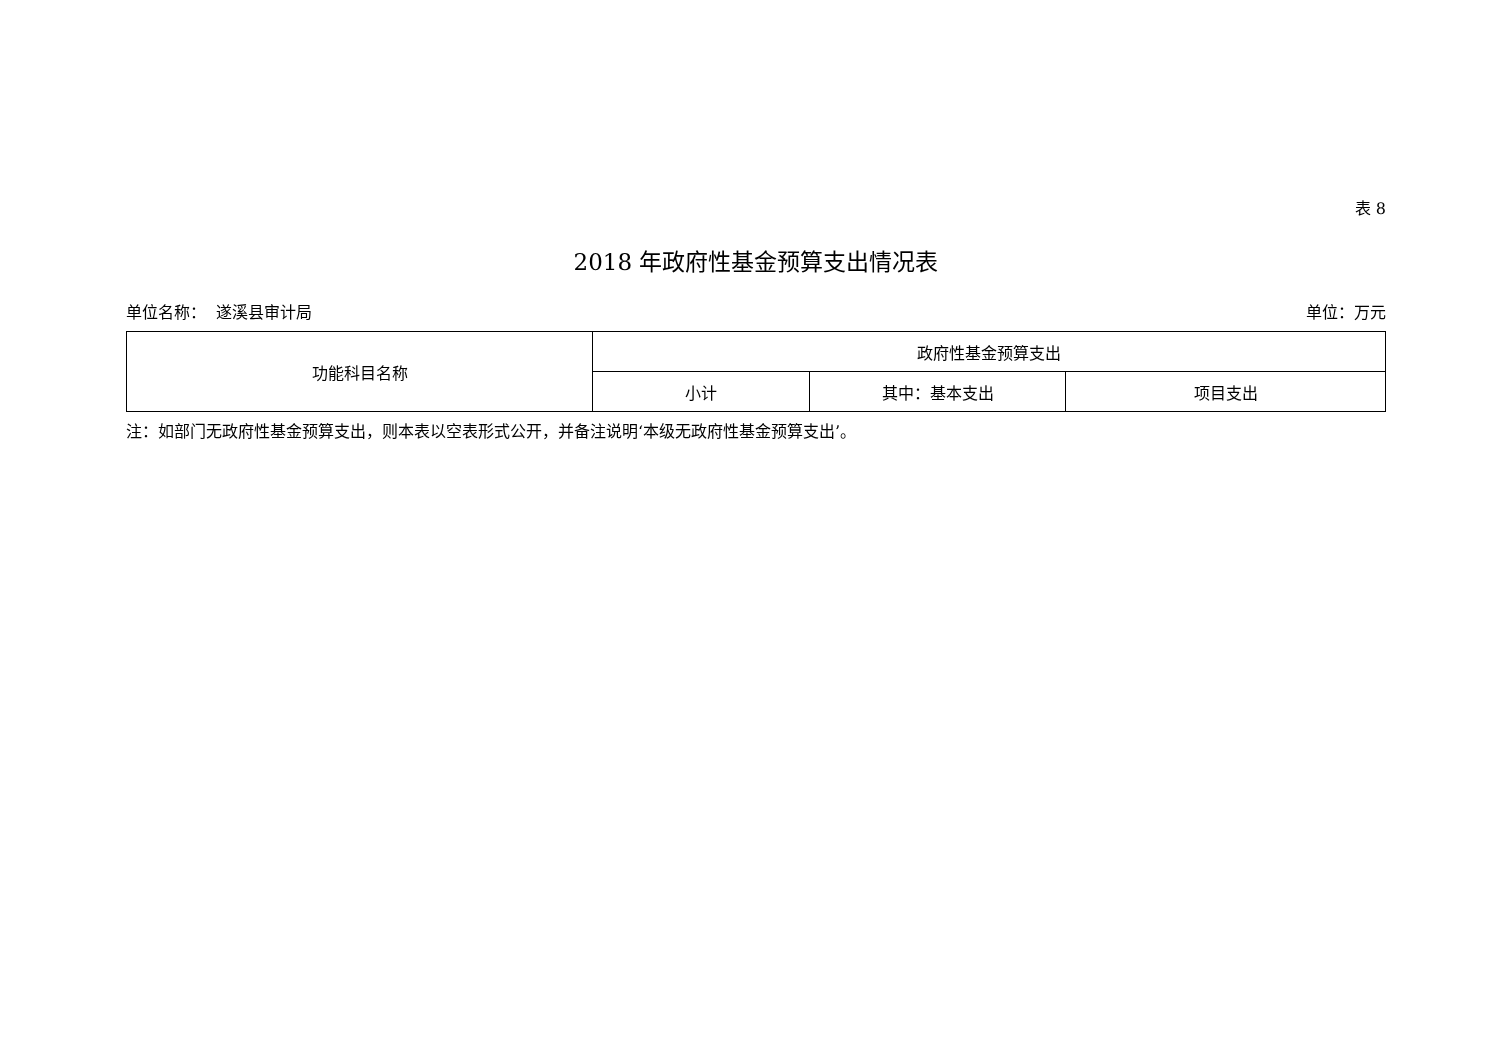表 8
2018 年政府性基金预算支出情况表
单位名称： 遂溪县审计局 单位：万元
| 功能科目名称 | 政府性基金预算支出 | | |
| --- | --- | --- | --- |
| | 小计 | 其中：基本支出 | 项目支出 |
注：如部门无政府性基金预算支出，则本表以空表形式公开，并备注说明‘本级无政府性基金预算支出’。